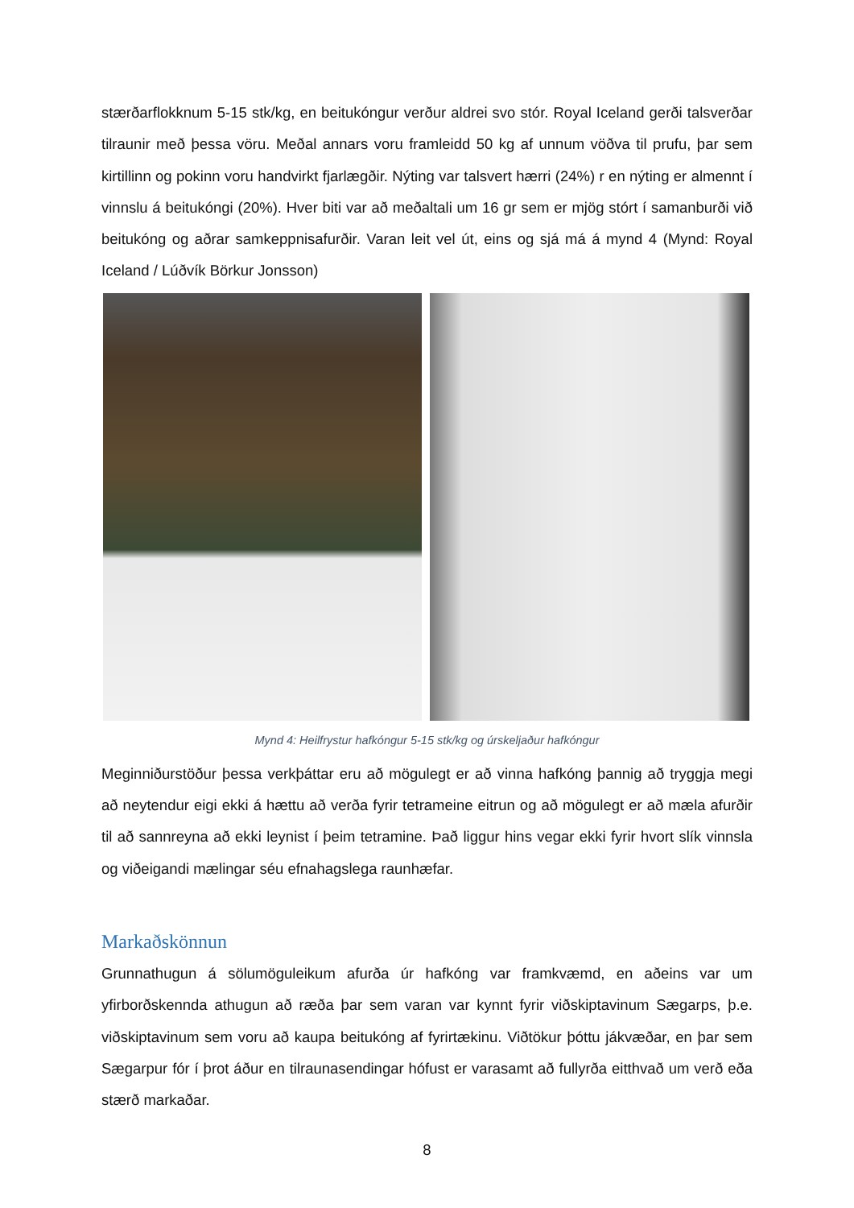stærðarflokknum 5-15 stk/kg, en beitukóngur verður aldrei svo stór. Royal Iceland gerði talsverðar tilraunir með þessa vöru. Meðal annars voru framleidd 50 kg af unnum vöðva til prufu, þar sem kirtillinn og pokinn voru handvirkt fjarlægðir. Nýting var talsvert hærri (24%) r en nýting er almennt í vinnslu á beitukóngi (20%). Hver biti var að meðaltali um 16 gr sem er mjög stórt í samanburði við beitukóng og aðrar samkeppnisafurðir. Varan leit vel út, eins og sjá má á mynd 4 (Mynd: Royal Iceland / Lúðvík Börkur Jonsson)
Mynd 4: Heilfrystur hafkóngur 5-15 stk/kg og úrskeljaður hafkóngur
Meginniðurstöður þessa verkþáttar eru að mögulegt er að vinna hafkóng þannig að tryggja megi að neytendur eigi ekki á hættu að verða fyrir tetrameine eitrun og að mögulegt er að mæla afurðir til að sannreyna að ekki leynist í þeim tetramine. Það liggur hins vegar ekki fyrir hvort slík vinnsla og viðeigandi mælingar séu efnahagslega raunhæfar.
Markaðskönnun
Grunnathugun á sölumöguleikum afurða úr hafkóng var framkvæmd, en aðeins var um yfirborðskennda athugun að ræða þar sem varan var kynnt fyrir viðskiptavinum Sægarps, þ.e. viðskiptavinum sem voru að kaupa beitukóng af fyrirtækinu. Viðtökur þóttu jákvæðar, en þar sem Sægarpur fór í þrot áður en tilraunasendingar hófust er varasamt að fullyrða eitthvað um verð eða stærð markaðar.
8